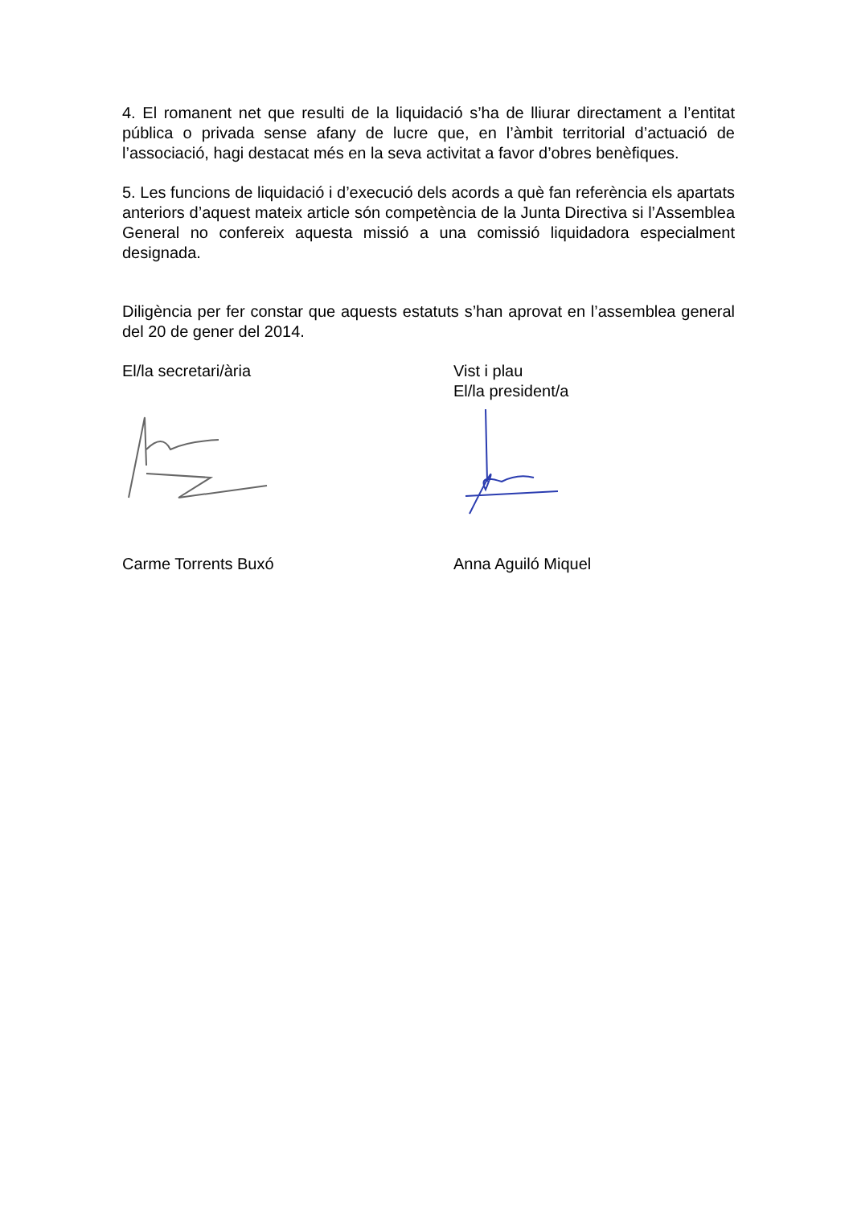4. El romanent net que resulti de la liquidació s’ha de lliurar directament a l’entitat pública o privada sense afany de lucre que, en l’àmbit territorial d’actuació de l’associació, hagi destacat més en la seva activitat a favor d’obres benèfiques.
5. Les funcions de liquidació i d’execució dels acords a què fan referència els apartats anteriors d’aquest mateix article són competència de la Junta Directiva si l’Assemblea General no confereix aquesta missió a una comissió liquidadora especialment designada.
Diligència per fer constar que aquests estatuts s’han aprovat en l’assemblea general del 20 de gener del 2014.
El/la secretari/ària Vist i plau
El/la president/a
Carme Torrents Buxó Anna Aguiló Miquel